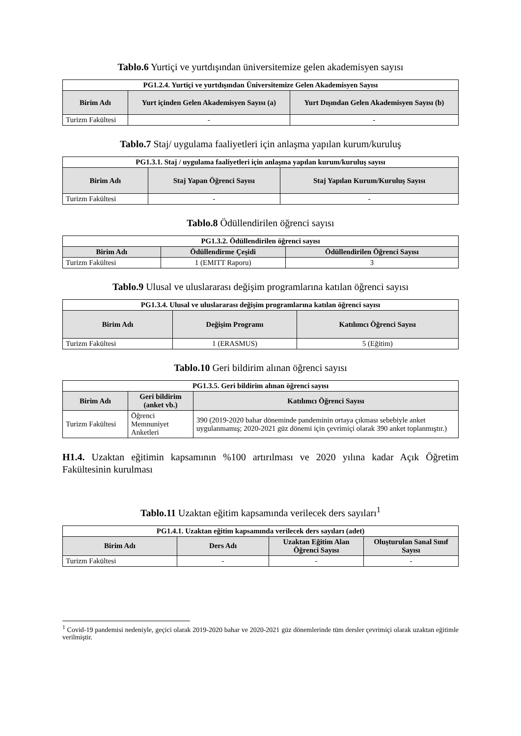Tablo.6 Yurtiçi ve yurtdışından üniversitemize gelen akademisyen sayısı
| PG1.2.4. Yurtiçi ve yurtdışından Üniversitemize Gelen Akademisyen Sayısı | | |
| --- | --- | --- |
| Birim Adı | Yurt içinden Gelen Akademisyen Sayısı (a) | Yurt Dışından Gelen Akademisyen Sayısı (b) |
| Turizm Fakültesi | - | - |
Tablo.7 Staj/ uygulama faaliyetleri için anlaşma yapılan kurum/kuruluş
| PG1.3.1. Staj / uygulama faaliyetleri için anlaşma yapılan kurum/kuruluş sayısı | | |
| --- | --- | --- |
| Birim Adı | Staj Yapan Öğrenci Sayısı | Staj Yapılan Kurum/Kuruluş Sayısı |
| Turizm Fakültesi | - | - |
Tablo.8 Ödüllendirilen öğrenci sayısı
| PG1.3.2. Ödüllendirilen öğrenci sayısı | | |
| --- | --- | --- |
| Birim Adı | Ödüllendirme Çeşidi | Ödüllendirilen Öğrenci Sayısı |
| Turizm Fakültesi | 1 (EMITT Raporu) | 3 |
Tablo.9 Ulusal ve uluslararası değişim programlarına katılan öğrenci sayısı
| PG1.3.4. Ulusal ve uluslararası değişim programlarına katılan öğrenci sayısı | | |
| --- | --- | --- |
| Birim Adı | Değişim Programı | Katılımcı Öğrenci Sayısı |
| Turizm Fakültesi | 1 (ERASMUS) | 5 (Eğitim) |
Tablo.10 Geri bildirim alınan öğrenci sayısı
| PG1.3.5. Geri bildirim alınan öğrenci sayısı | | |
| --- | --- | --- |
| Birim Adı | Geri bildirim (anket vb.) | Katılımcı Öğrenci Sayısı |
| Turizm Fakültesi | Öğrenci Memnuniyet Anketleri | 390 (2019-2020 bahar döneminde pandeminin ortaya çıkması sebebiyle anket uygulanmamış; 2020-2021 güz dönemi için çevrimiçi olarak 390 anket toplanmıştır.) |
H1.4. Uzaktan eğitimin kapsamının %100 artırılması ve 2020 yılına kadar Açık Öğretim Fakültesinin kurulması
Tablo.11 Uzaktan eğitim kapsamında verilecek ders sayıları<sup>1</sup>
| PG1.4.1. Uzaktan eğitim kapsamında verilecek ders sayıları (adet) | | | |
| --- | --- | --- | --- |
| Birim Adı | Ders Adı | Uzaktan Eğitim Alan Öğrenci Sayısı | Oluşturulan Sanal Sınıf Sayısı |
| Turizm Fakültesi | - | - | - |
<sup>1</sup> Covid-19 pandemisi nedeniyle, geçici olarak 2019-2020 bahar ve 2020-2021 güz dönemlerinde tüm dersler çevrimiçi olarak uzaktan eğitimle verilmiştir.